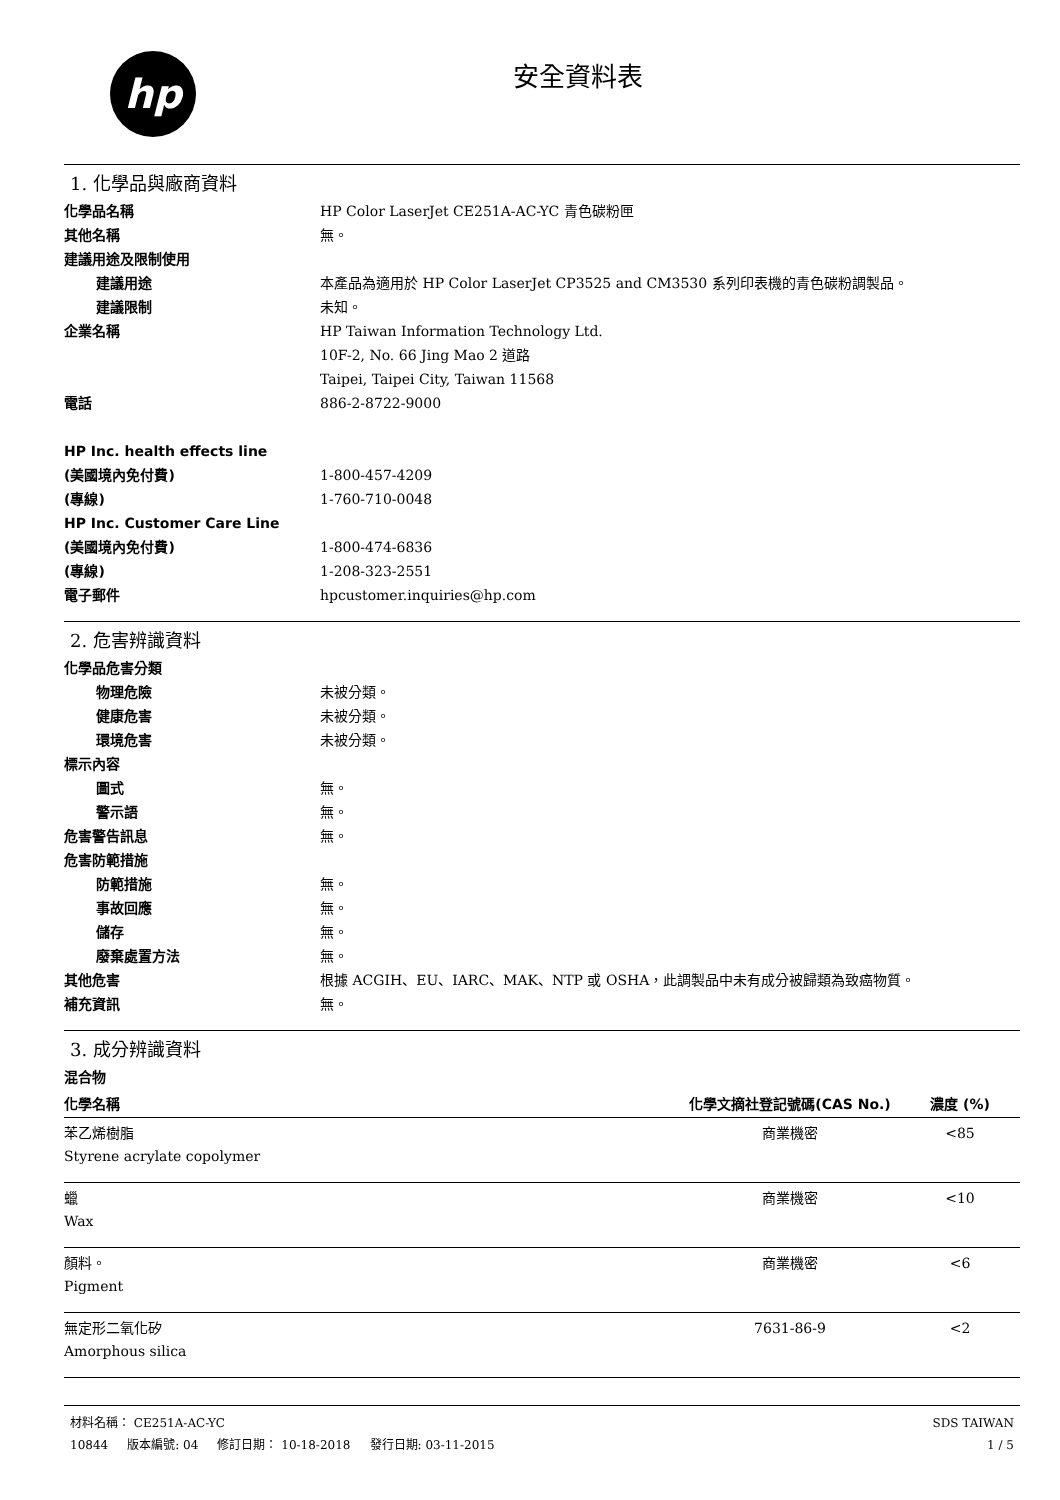hp
安全資料表
1. 化學品與廠商資料
化學品名稱 HP Color LaserJet CE251A-AC-YC 青色碳粉匣
其他名稱 無。
建議用途及限制使用
建議用途 本產品為適用於 HP Color LaserJet CP3525 and CM3530 系列印表機的青色碳粉調製品。
建議限制 未知。
企業名稱 HP Taiwan Information Technology Ltd.
10F-2, No. 66 Jing Mao 2 道路
Taipei, Taipei City, Taiwan 11568
電話 886-2-8722-9000
HP Inc. health effects line
(美國境內免付費)
1-800-457-4209
(專線) 1-760-710-0048
HP Inc. Customer Care Line
(美國境內免付費)
1-800-474-6836
(專線) 1-208-323-2551
電子郵件 hpcustomer.inquiries@hp.com
2. 危害辨識資料
化學品危害分類
物理危險 未被分類。
健康危害 未被分類。
環境危害 未被分類。
標示內容
圖式 無。
警示語 無。
危害警告訊息 無。
危害防範措施
防範措施 無。
事故回應 無。
儲存 無。
廢棄處置方法 無。
其他危害 根據 ACGIH、EU、IARC、MAK、NTP 或 OSHA，此調製品中未有成分被歸類為致癌物質。
補充資訊 無。
3. 成分辨識資料
混合物
| 化學名稱 | 化學文摘社登記號碼(CAS No.) | 濃度 (%) |
| --- | --- | --- |
| 苯乙烯樹脂 Styrene acrylate copolymer | 商業機密 | <85 |
| 蠟 Wax | 商業機密 | <10 |
| 顏料。 Pigment | 商業機密 | <6 |
| 無定形二氧化矽 Amorphous silica | 7631-86-9 | <2 |
材料名稱： CE251A-AC-YC
10844 版本編號: 04 修訂日期： 10-18-2018 發行日期: 03-11-2015
SDS TAIWAN
1 / 5